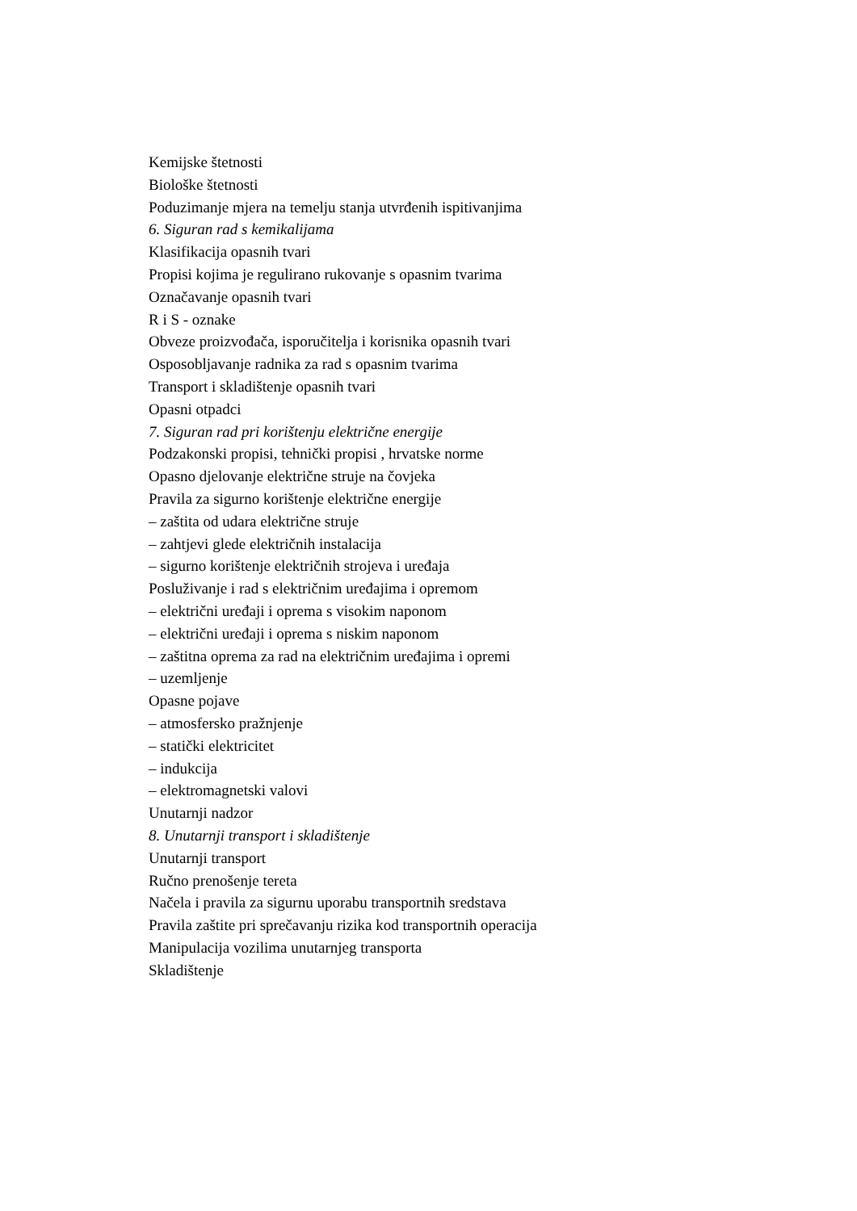Kemijske štetnosti
Biološke štetnosti
Poduzimanje mjera na temelju stanja utvrđenih ispitivanjima
6. Siguran rad s kemikalijama
Klasifikacija opasnih tvari
Propisi kojima je regulirano rukovanje s opasnim tvarima
Označavanje opasnih tvari
R i S - oznake
Obveze proizvođača, isporučitelja i korisnika opasnih tvari
Osposobljavanje radnika za rad s opasnim tvarima
Transport i skladištenje opasnih tvari
Opasni otpadci
7. Siguran rad pri korištenju električne energije
Podzakonski propisi, tehnički propisi , hrvatske norme
Opasno djelovanje električne struje na čovjeka
Pravila za sigurno korištenje električne energije
– zaštita od udara električne struje
– zahtjevi glede električnih instalacija
– sigurno korištenje električnih strojeva i uređaja
Posluživanje i rad s električnim uređajima i opremom
– električni uređaji i oprema s visokim naponom
– električni uređaji i oprema s niskim naponom
– zaštitna oprema za rad na električnim uređajima i opremi
– uzemljenje
Opasne pojave
– atmosfersko pražnjenje
– statički elektricitet
– indukcija
– elektromagnetski valovi
Unutarnji nadzor
8. Unutarnji transport i skladištenje
Unutarnji transport
Ručno prenošenje tereta
Načela i pravila za sigurnu uporabu transportnih sredstava
Pravila zaštite pri sprečavanju rizika kod transportnih operacija
Manipulacija vozilima unutarnjeg transporta
Skladištenje